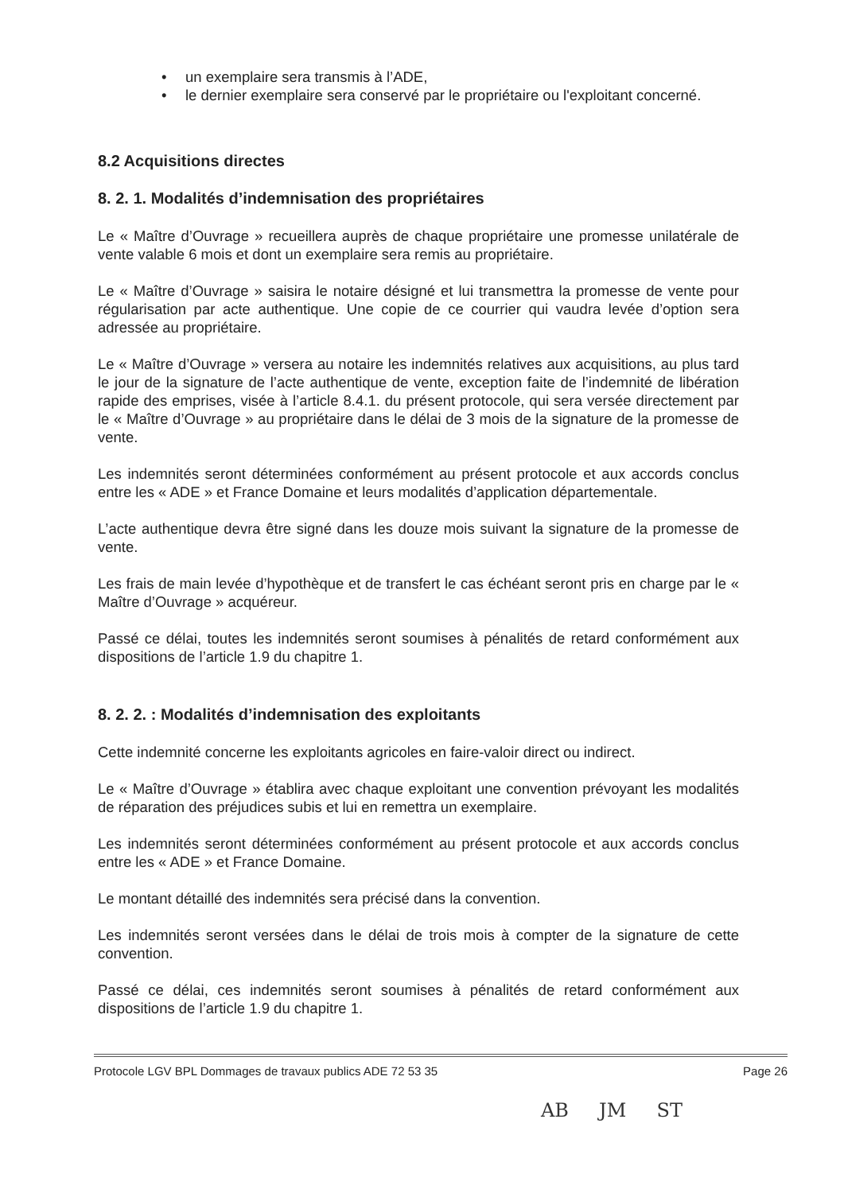• un exemplaire sera transmis à l’ADE,
• le dernier exemplaire sera conservé par le propriétaire ou l'exploitant concerné.
8.2 Acquisitions directes
8. 2. 1. Modalités d’indemnisation des propriétaires
Le « Maître d’Ouvrage » recueillera auprès de chaque propriétaire une promesse unilatérale de vente valable 6 mois et dont un exemplaire sera remis au propriétaire.
Le « Maître d’Ouvrage » saisira le notaire désigné et lui transmettra la promesse de vente pour régularisation par acte authentique. Une copie de ce courrier qui vaudra levée d’option sera adressée au propriétaire.
Le « Maître d’Ouvrage » versera au notaire les indemnités relatives aux acquisitions, au plus tard le jour de la signature de l’acte authentique de vente, exception faite de l’indemnité de libération rapide des emprises, visée à l’article 8.4.1. du présent protocole, qui sera versée directement par le « Maître d’Ouvrage » au propriétaire dans le délai de 3 mois de la signature de la promesse de vente.
Les indemnités seront déterminées conformément au présent protocole et aux accords conclus entre les « ADE » et France Domaine et leurs modalités d’application départementale.
L’acte authentique devra être signé dans les douze mois suivant la signature de la promesse de vente.
Les frais de main levée d’hypothèque et de transfert le cas échéant seront pris en charge par le « Maître d’Ouvrage » acquéreur.
Passé ce délai, toutes les indemnités seront soumises à pénalités de retard conformément aux dispositions de l’article 1.9 du chapitre 1.
8. 2. 2. : Modalités d’indemnisation des exploitants
Cette indemnité concerne les exploitants agricoles en faire-valoir direct ou indirect.
Le « Maître d’Ouvrage » établira avec chaque exploitant une convention prévoyant les modalités de réparation des préjudices subis et lui en remettra un exemplaire.
Les indemnités seront déterminées conformément au présent protocole et aux accords conclus entre les « ADE » et France Domaine.
Le montant détaillé des indemnités sera précisé dans la convention.
Les indemnités seront versées dans le délai de trois mois à compter de la signature de cette convention.
Passé ce délai, ces indemnités seront soumises à pénalités de retard conformément aux dispositions de l’article 1.9 du chapitre 1.
Protocole LGV BPL Dommages de travaux publics ADE 72 53 35 Page 26
AB JM ST